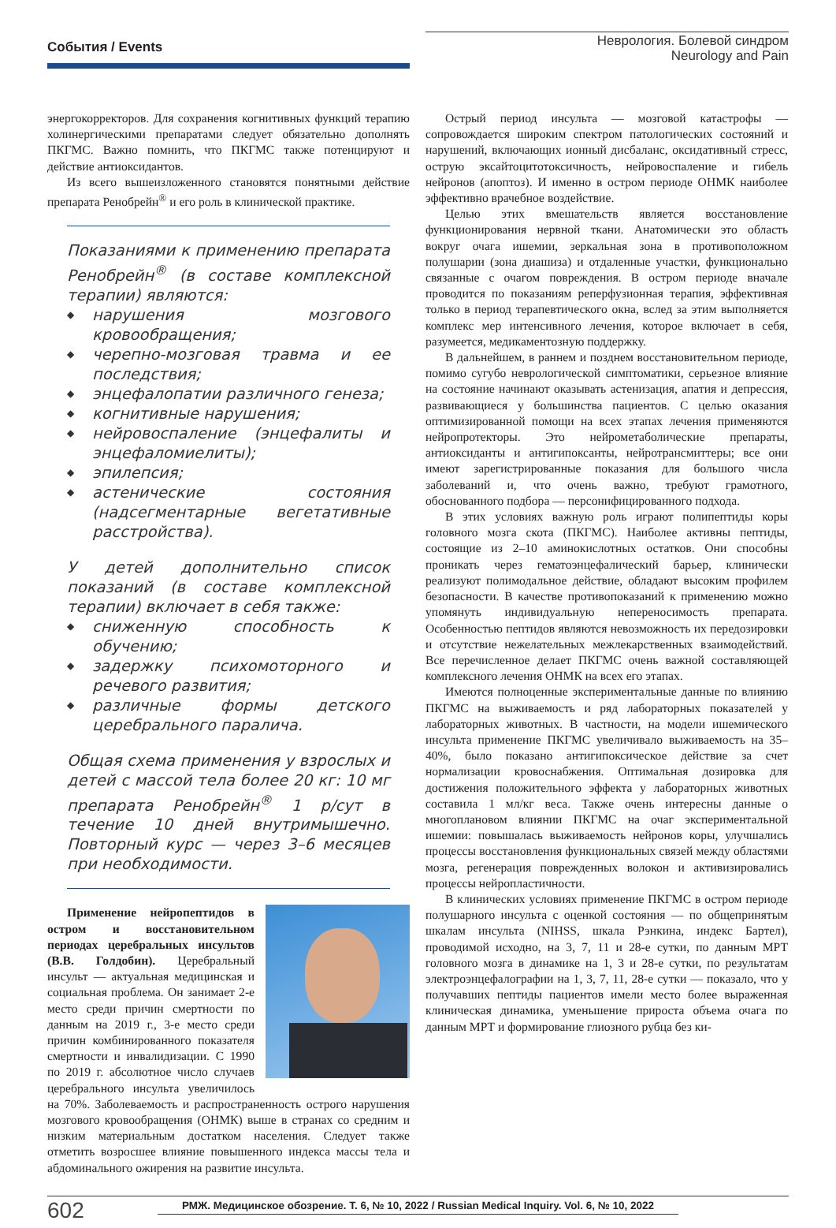События / Events
Неврология. Болевой синдром
Neurology and Pain
энергокорректоров. Для сохранения когнитивных функций терапию холинергическими препаратами следует обязательно дополнять ПКГМС. Важно помнить, что ПКГМС также потенцируют и действие антиоксидантов.
Из всего вышеизложенного становятся понятными действие препарата Ренобрейн<sup>®</sup> и его роль в клинической практике.
Показаниями к применению препарата Ренобрейн<sup>®</sup> (в составе комплексной терапии) являются:
◆ нарушения мозгового кровообращения;
◆ черепно-мозговая травма и ее последствия;
◆ энцефалопатии различного генеза;
◆ когнитивные нарушения;
◆ нейровоспаление (энцефалиты и энцефаломиелиты);
◆ эпилепсия;
◆ астенические состояния (надсегментарные вегетативные расстройства).
У детей дополнительно список показаний (в составе комплексной терапии) включает в себя также:
◆ сниженную способность к обучению;
◆ задержку психомоторного и речевого развития;
◆ различные формы детского церебрального паралича.
Общая схема применения у взрослых и детей с массой тела более 20 кг: 10 мг препарата Ренобрейн<sup>®</sup> 1 р/сут в течение 10 дней внутримышечно. Повторный курс — через 3–6 месяцев при необходимости.
Применение нейропептидов в остром и восстановительном периодах церебральных инсультов (В.В. Голдобин). Церебральный инсульт — актуальная медицинская и социальная проблема. Он занимает 2-е место среди причин смертности по данным на 2019 г., 3-е место среди причин комбинированного показателя смертности и инвалидизации. С 1990 по 2019 г. абсолютное число случаев церебрального инсульта увеличилось на 70%. Заболеваемость и распространенность острого нарушения мозгового кровообращения (ОНМК) выше в странах со средним и низким материальным достатком населения. Следует также отметить возросшее влияние повышенного индекса массы тела и абдоминального ожирения на развитие инсульта.
Острый период инсульта — мозговой катастрофы — сопровождается широким спектром патологических состояний и нарушений, включающих ионный дисбаланс, оксидативный стресс, острую эксайтоцитотоксичность, нейровоспаление и гибель нейронов (апоптоз). И именно в остром периоде ОНМК наиболее эффективно врачебное воздействие.
Целью этих вмешательств является восстановление функционирования нервной ткани. Анатомически это область вокруг очага ишемии, зеркальная зона в противоположном полушарии (зона диашиза) и отдаленные участки, функционально связанные с очагом повреждения. В остром периоде вначале проводится по показаниям реперфузионная терапия, эффективная только в период терапевтического окна, вслед за этим выполняется комплекс мер интенсивного лечения, которое включает в себя, разумеется, медикаментозную поддержку.
В дальнейшем, в раннем и позднем восстановительном периоде, помимо сугубо неврологической симптоматики, серьезное влияние на состояние начинают оказывать астенизация, апатия и депрессия, развивающиеся у большинства пациентов. С целью оказания оптимизированной помощи на всех этапах лечения применяются нейропротекторы. Это нейрометаболические препараты, антиоксиданты и антигипоксанты, нейротрансмиттеры; все они имеют зарегистрированные показания для большого числа заболеваний и, что очень важно, требуют грамотного, обоснованного подбора — персонифицированного подхода.
В этих условиях важную роль играют полипептиды коры головного мозга скота (ПКГМС). Наиболее активны пептиды, состоящие из 2–10 аминокислотных остатков. Они способны проникать через гематоэнцефалический барьер, клинически реализуют полимодальное действие, обладают высоким профилем безопасности. В качестве противопоказаний к применению можно упомянуть индивидуальную непереносимость препарата. Особенностью пептидов являются невозможность их передозировки и отсутствие нежелательных межлекарственных взаимодействий. Все перечисленное делает ПКГМС очень важной составляющей комплексного лечения ОНМК на всех его этапах.
Имеются полноценные экспериментальные данные по влиянию ПКГМС на выживаемость и ряд лабораторных показателей у лабораторных животных. В частности, на модели ишемического инсульта применение ПКГМС увеличивало выживаемость на 35–40%, было показано антигипоксическое действие за счет нормализации кровоснабжения. Оптимальная дозировка для достижения положительного эффекта у лабораторных животных составила 1 мл/кг веса. Также очень интересны данные о многоплановом влиянии ПКГМС на очаг экспериментальной ишемии: повышалась выживаемость нейронов коры, улучшались процессы восстановления функциональных связей между областями мозга, регенерация поврежденных волокон и активизировались процессы нейропластичности.
В клинических условиях применение ПКГМС в остром периоде полушарного инсульта с оценкой состояния — по общепринятым шкалам инсульта (NIHSS, шкала Рэнкина, индекс Бартел), проводимой исходно, на 3, 7, 11 и 28-е сутки, по данным МРТ головного мозга в динамике на 1, 3 и 28-е сутки, по результатам электроэнцефалографии на 1, 3, 7, 11, 28-е сутки — показало, что у получавших пептиды пациентов имели место более выраженная клиническая динамика, уменьшение прироста объема очага по данным МРТ и формирование глиозного рубца без ки-
602
РМЖ. Медицинское обозрение. Т. 6, № 10, 2022 / Russian Medical Inquiry. Vol. 6, № 10, 2022